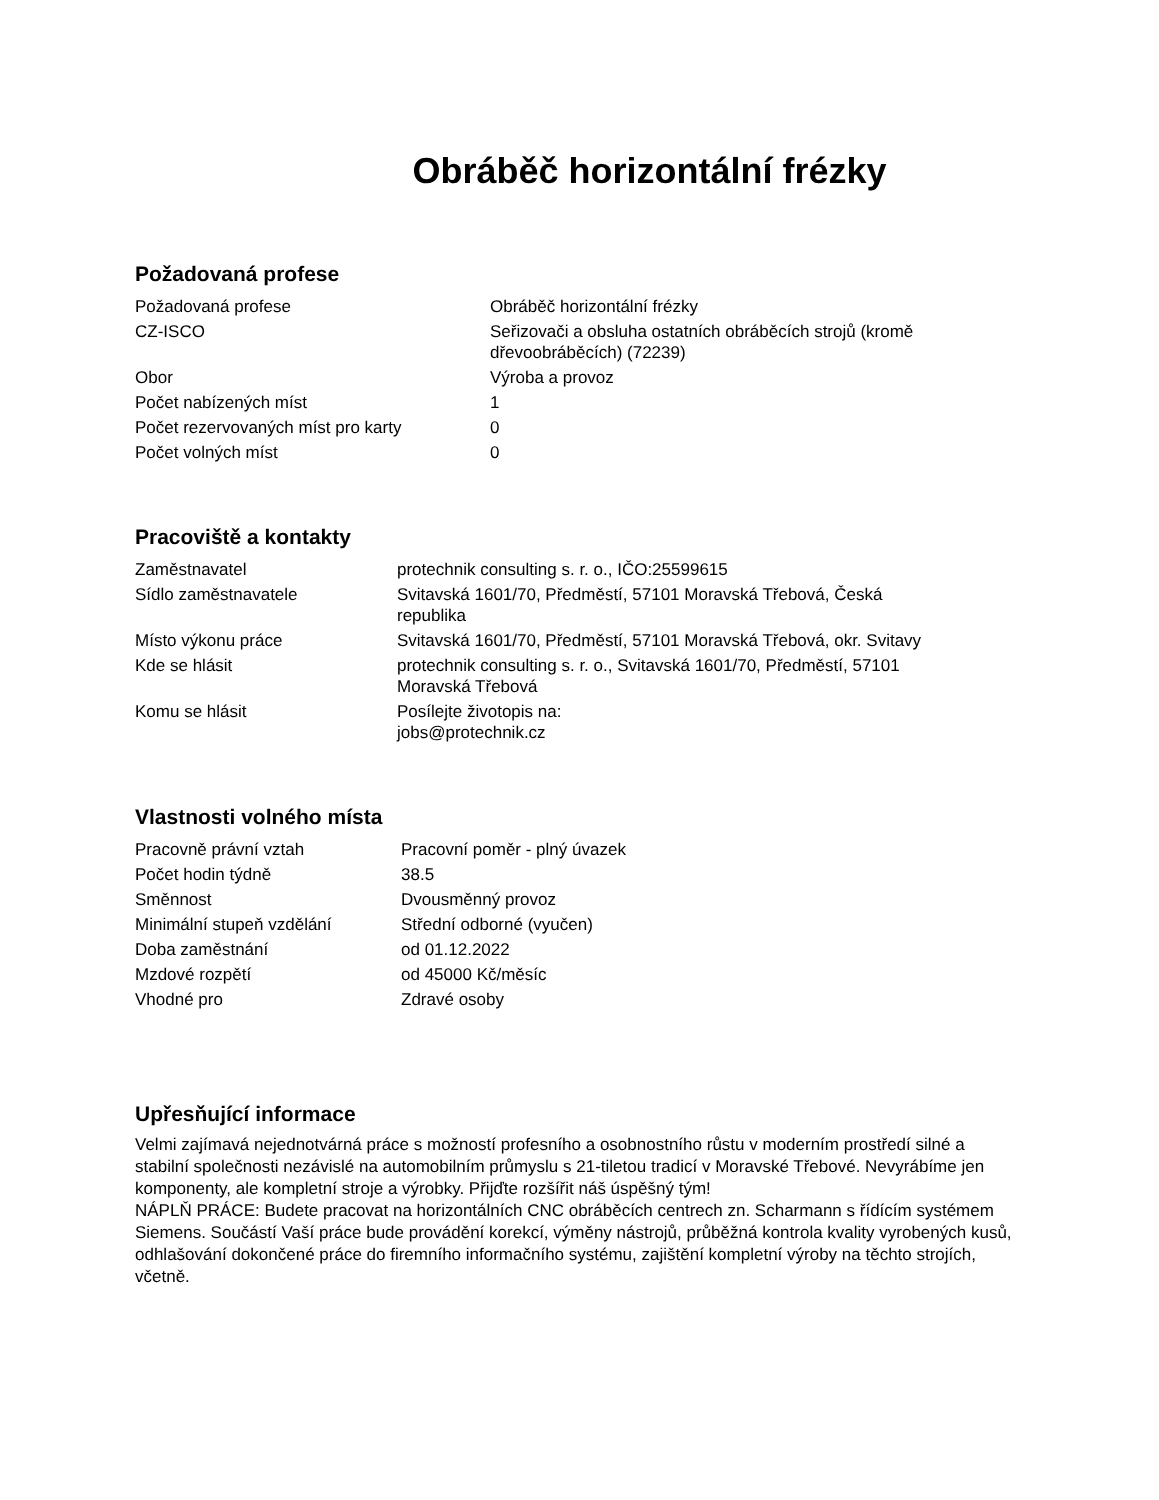Obráběč horizontální frézky
Požadovaná profese
| Požadovaná profese | Obráběč horizontální frézky |
| CZ-ISCO | Seřizovači a obsluha ostatních obráběcích strojů (kromě dřevoobráběcích) (72239) |
| Obor | Výroba a provoz |
| Počet nabízených míst | 1 |
| Počet rezervovaných míst pro karty | 0 |
| Počet volných míst | 0 |
Pracoviště a kontakty
| Zaměstnavatel | protechnik consulting s. r. o., IČO:25599615 |
| Sídlo zaměstnavatele | Svitavská 1601/70, Předměstí, 57101 Moravská Třebová, Česká republika |
| Místo výkonu práce | Svitavská 1601/70, Předměstí, 57101 Moravská Třebová, okr. Svitavy |
| Kde se hlásit | protechnik consulting s. r. o., Svitavská 1601/70, Předměstí, 57101 Moravská Třebová |
| Komu se hlásit | Posílejte životopis na: jobs@protechnik.cz |
Vlastnosti volného místa
| Pracovně právní vztah | Pracovní poměr - plný úvazek |
| Počet hodin týdně | 38.5 |
| Směnnost | Dvousměnný provoz |
| Minimální stupeň vzdělání | Střední odborné (vyučen) |
| Doba zaměstnání | od 01.12.2022 |
| Mzdové rozpětí | od 45000 Kč/měsíc |
| Vhodné pro | Zdravé osoby |
Upřesňující informace
Velmi zajímavá nejednotvárná práce s možností profesního a osobnostního růstu v moderním prostředí silné a stabilní společnosti nezávislé na automobilním průmyslu s 21-tiletou tradicí v Moravské Třebové. Nevyrábíme jen komponenty, ale kompletní stroje a výrobky. Přijďte rozšířit náš úspěšný tým!
NÁPLŇ PRÁCE: Budete pracovat na horizontálních CNC obráběcích centrech zn. Scharmann s řídícím systémem Siemens. Součástí Vaší práce bude provádění korekcí, výměny nástrojů, průběžná kontrola kvality vyrobených kusů, odhlašování dokončené práce do firemního informačního systému, zajištění kompletní výroby na těchto strojích, včetně.